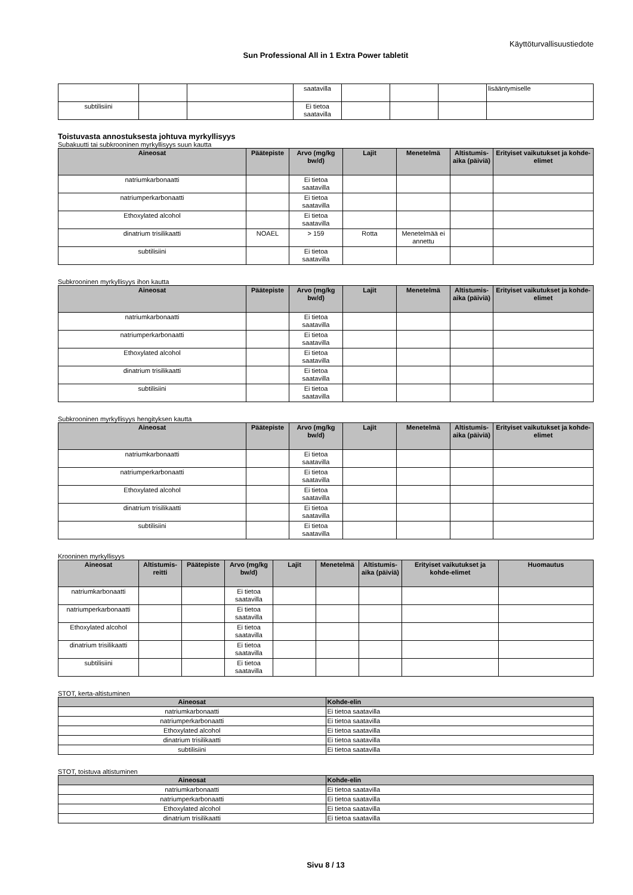Käyttöturvallisuustiedote
Sun Professional All in 1 Extra Power tabletit
| | | | saatavilla | | | | lisääntymiselle |
| subtilisiini | | | Ei tietoa saatavilla | | | | |
Toistuvasta annostuksesta johtuva myrkyllisyys
Subakuutti tai subkrooninen myrkyllisyys suun kautta
| Aineosat | Päätepiste | Arvo (mg/kg bw/d) | Lajit | Menetelmä | Altistumis-aika (päiviä) | Erityiset vaikutukset ja kohde-elimet |
| --- | --- | --- | --- | --- | --- | --- |
| natriumkarbonaatti | | Ei tietoa saatavilla | | | | |
| natriumperkarbonaatti | | Ei tietoa saatavilla | | | | |
| Ethoxylated alcohol | | Ei tietoa saatavilla | | | | |
| dinatrium trisilikaatti | NOAEL | > 159 | Rotta | Menetelmää ei annettu | | |
| subtilisiini | | Ei tietoa saatavilla | | | | |
Subkrooninen myrkyllisyys ihon kautta
| Aineosat | Päätepiste | Arvo (mg/kg bw/d) | Lajit | Menetelmä | Altistumis-aika (päiviä) | Erityiset vaikutukset ja kohde-elimet |
| --- | --- | --- | --- | --- | --- | --- |
| natriumkarbonaatti | | Ei tietoa saatavilla | | | | |
| natriumperkarbonaatti | | Ei tietoa saatavilla | | | | |
| Ethoxylated alcohol | | Ei tietoa saatavilla | | | | |
| dinatrium trisilikaatti | | Ei tietoa saatavilla | | | | |
| subtilisiini | | Ei tietoa saatavilla | | | | |
Subkrooninen myrkyllisyys hengityksen kautta
| Aineosat | Päätepiste | Arvo (mg/kg bw/d) | Lajit | Menetelmä | Altistumis-aika (päiviä) | Erityiset vaikutukset ja kohde-elimet |
| --- | --- | --- | --- | --- | --- | --- |
| natriumkarbonaatti | | Ei tietoa saatavilla | | | | |
| natriumperkarbonaatti | | Ei tietoa saatavilla | | | | |
| Ethoxylated alcohol | | Ei tietoa saatavilla | | | | |
| dinatrium trisilikaatti | | Ei tietoa saatavilla | | | | |
| subtilisiini | | Ei tietoa saatavilla | | | | |
Krooninen myrkyllisyys
| Aineosat | Altistumis-reitti | Päätepiste | Arvo (mg/kg bw/d) | Lajit | Menetelmä | Altistumis-aika (päiviä) | Erityiset vaikutukset ja kohde-elimet | Huomautus |
| --- | --- | --- | --- | --- | --- | --- | --- | --- |
| natriumkarbonaatti | | | Ei tietoa saatavilla | | | | | |
| natriumperkarbonaatti | | | Ei tietoa saatavilla | | | | | |
| Ethoxylated alcohol | | | Ei tietoa saatavilla | | | | | |
| dinatrium trisilikaatti | | | Ei tietoa saatavilla | | | | | |
| subtilisiini | | | Ei tietoa saatavilla | | | | | |
STOT, kerta-altistuminen
| Aineosat | Kohde-elin |
| --- | --- |
| natriumkarbonaatti | Ei tietoa saatavilla |
| natriumperkarbonaatti | Ei tietoa saatavilla |
| Ethoxylated alcohol | Ei tietoa saatavilla |
| dinatrium trisilikaatti | Ei tietoa saatavilla |
| subtilisiini | Ei tietoa saatavilla |
STOT, toistuva altistuminen
| Aineosat | Kohde-elin |
| --- | --- |
| natriumkarbonaatti | Ei tietoa saatavilla |
| natriumperkarbonaatti | Ei tietoa saatavilla |
| Ethoxylated alcohol | Ei tietoa saatavilla |
| dinatrium trisilikaatti | Ei tietoa saatavilla |
Sivu 8 / 13